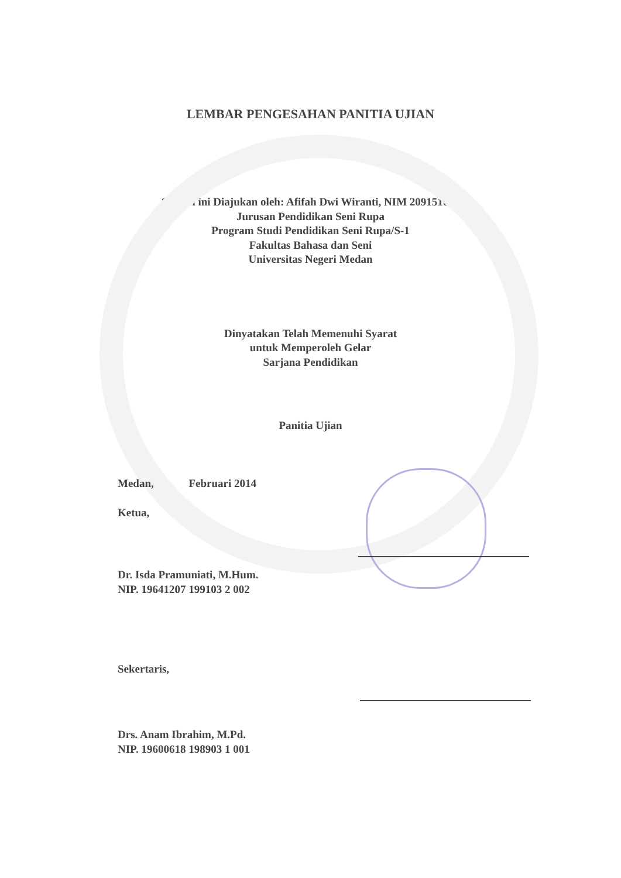LEMBAR PENGESAHAN PANITIA UJIAN
Skripsi ini Diajukan oleh: Afifah Dwi Wiranti, NIM 209151002
Jurusan Pendidikan Seni Rupa
Program Studi Pendidikan Seni Rupa/S-1
Fakultas Bahasa dan Seni
Universitas Negeri Medan
Dinyatakan Telah Memenuhi Syarat
untuk Memperoleh Gelar
Sarjana Pendidikan
Panitia Ujian
Medan, Februari 2014
Ketua,
Dr. Isda Pramuniati, M.Hum.
NIP. 19641207 199103 2 002
Sekertaris,
Drs. Anam Ibrahim, M.Pd.
NIP. 19600618 198903 1 001